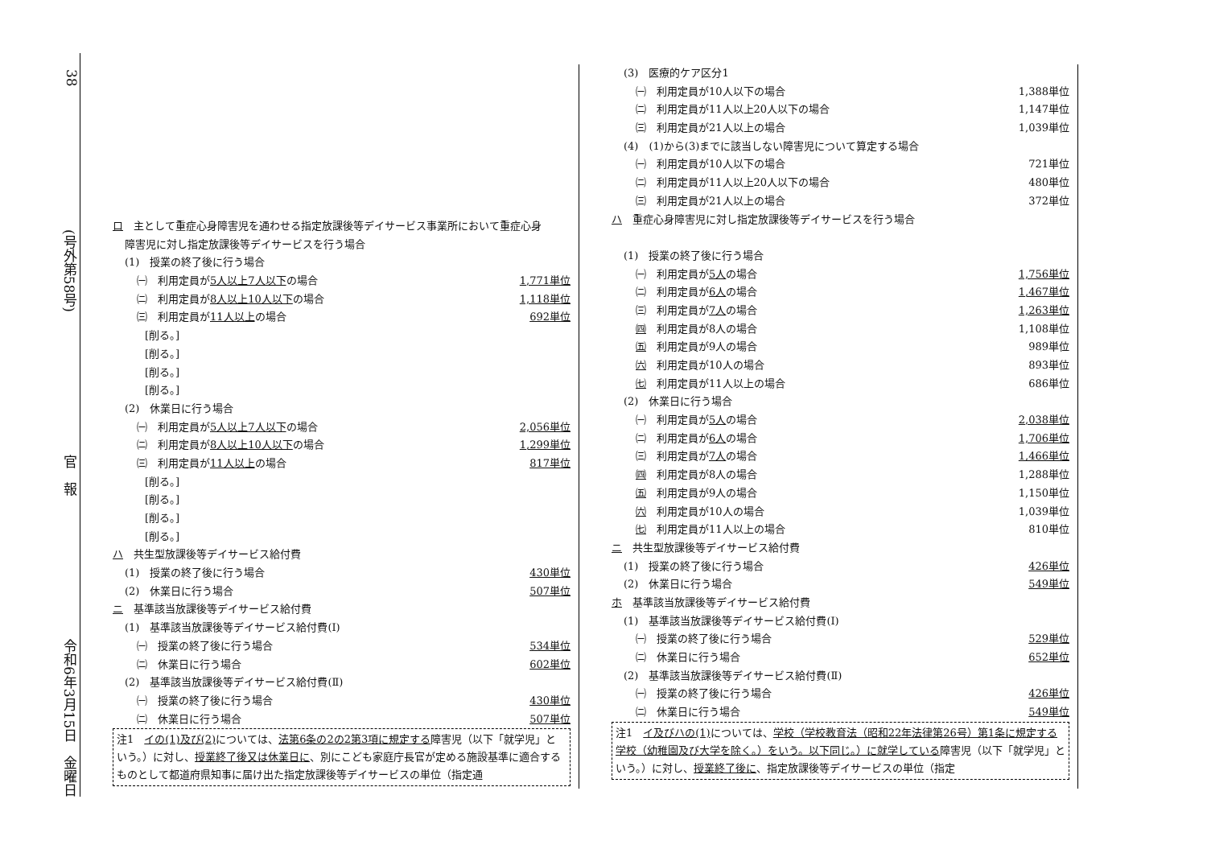38
(号外第58号)
官　報
令和6年3月15日　金曜日
ロ　主として重症心身障害児を通わせる指定放課後等デイサービス事業所において重症心身
障害児に対し指定放課後等デイサービスを行う場合
(1)　授業の終了後に行う場合
㈠　利用定員が5人以上7人以下の場合 1,771単位
㈡　利用定員が8人以上10人以下の場合 1,118単位
㈢　利用定員が11人以上の場合 692単位
[削る。]
[削る。]
[削る。]
[削る。]
(2)　休業日に行う場合
㈠　利用定員が5人以上7人以下の場合 2,056単位
㈡　利用定員が8人以上10人以下の場合 1,299単位
㈢　利用定員が11人以上の場合 817単位
[削る。]
[削る。]
[削る。]
[削る。]
ハ　共生型放課後等デイサービス給付費
(1)　授業の終了後に行う場合 430単位
(2)　休業日に行う場合 507単位
ニ　基準該当放課後等デイサービス給付費
(1)　基準該当放課後等デイサービス給付費(Ⅰ)
㈠　授業の終了後に行う場合 534単位
㈡　休業日に行う場合 602単位
(2)　基準該当放課後等デイサービス給付費(Ⅱ)
㈠　授業の終了後に行う場合 430単位
㈡　休業日に行う場合 507単位
注1　イの(1)及び(2) については、法第6条の2の2第3項に規定する障害児（以下「就学児」という。）に対し、授業終了後又は休業日に、別にこども家庭庁長官が定める施設基準に適合するものとして都道府県知事に届け出た指定放課後等デイサービスの単位（指定通
(3)　医療的ケア区分1
㈠　利用定員が10人以下の場合 1,388単位
㈡　利用定員が11人以上20人以下の場合 1,147単位
㈢　利用定員が21人以上の場合 1,039単位
(4)　(1)から(3)までに該当しない障害児について算定する場合
㈠　利用定員が10人以下の場合 721単位
㈡　利用定員が11人以上20人以下の場合 480単位
㈢　利用定員が21人以上の場合 372単位
ハ　重症心身障害児に対し指定放課後等デイサービスを行う場合
(1)　授業の終了後に行う場合
㈠　利用定員が5人の場合 1,756単位
㈡　利用定員が6人の場合 1,467単位
㈢　利用定員が7人の場合 1,263単位
㈣　利用定員が8人の場合 1,108単位
㈤　利用定員が9人の場合 989単位
㈥　利用定員が10人の場合 893単位
㈦　利用定員が11人以上の場合 686単位
(2)　休業日に行う場合
㈠　利用定員が5人の場合 2,038単位
㈡　利用定員が6人の場合 1,706単位
㈢　利用定員が7人の場合 1,466単位
㈣　利用定員が8人の場合 1,288単位
㈤　利用定員が9人の場合 1,150単位
㈥　利用定員が10人の場合 1,039単位
㈦　利用定員が11人以上の場合 810単位
ニ　共生型放課後等デイサービス給付費
(1)　授業の終了後に行う場合 426単位
(2)　休業日に行う場合 549単位
ホ　基準該当放課後等デイサービス給付費
(1)　基準該当放課後等デイサービス給付費(Ⅰ)
㈠　授業の終了後に行う場合 529単位
㈡　休業日に行う場合 652単位
(2)　基準該当放課後等デイサービス給付費(Ⅱ)
㈠　授業の終了後に行う場合 426単位
㈡　休業日に行う場合 549単位
注1　イ及びハの(1) については、学校（学校教育法（昭和22年法律第26号）第1条に規定する学校（幼稚園及び大学を除く。）をいう。以下同じ。）に就学している障害児（以下「就学児」という。）に対し、授業終了後に、指定放課後等デイサービスの単位（指定